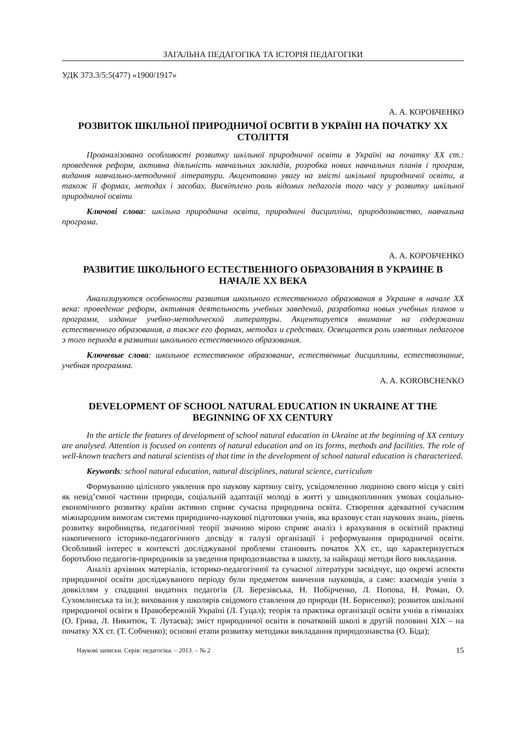ЗАГАЛЬНА ПЕДАГОГІКА ТА ІСТОРІЯ ПЕДАГОГІКИ
УДК 373.3/5:5(477) «1900/1917»
А. А. КОРОБЧЕНКО
РОЗВИТОК ШКІЛЬНОЇ ПРИРОДНИЧОЇ ОСВІТИ В УКРАЇНІ НА ПОЧАТКУ XX СТОЛІТТЯ
Проаналізовано особливості розвитку шкільної природничої освіти в Україні на початку XX ст.: проведення реформ, активна діяльність навчальних закладів, розробка нових навчальних планів і програм, видання навчально-методичної літератури. Акцентовано увагу на змісті шкільної природничої освіти, а також її формах, методах і засобах. Висвітлено роль відомих педагогів того часу у розвитку шкільної природничої освіти
Ключові слова: шкільна природнича освіта, природничі дисципліни, природознавство, навчальна програма.
А. А. КОРОБЧЕНКО
РАЗВИТИЕ ШКОЛЬНОГО ЕСТЕСТВЕННОГО ОБРАЗОВАНИЯ В УКРАИНЕ В НАЧАЛЕ XX ВЕКА
Анализируются особенности развития школьного естественного образования в Украине в начале XX века: проведение реформ, активная деятельность учебных заведений, разработка новых учебных планов и программ, издание учебно-методической литературы. Акцентируется внимание на содержании естественного образования, а также его формах, методах и средствах. Освещается роль изветных педагогов э того периода в развитии школьного естественного образования.
Ключевые слова: школьное естественное образование, естественные дисциплины, естествознание, учебная программа.
A. A. KOROBCHENKO
DEVELOPMENT OF SCHOOL NATURAL EDUCATION IN UKRAINE AT THE BEGINNING OF XX CENTURY
In the article the features of development of school natural education in Ukraine at the beginning of XX century are analysed. Attention is focused on contents of natural education and on its forms, methods and facilities. The role of well-known teachers and natural scientists of that time in the development of school natural education is characterized.
Keywords: school natural education, natural disciplines, natural science, curriculum
Формуванню цілісного уявлення про наукову картину світу, усвідомленню людиною свого місця у світі як невід’ємної частини природи, соціальній адаптації молоді в житті у швидкоплинних умовах соціально-економічного розвитку країни активно сприяє сучасна природнича освіта. Створення адекватної сучасним міжнародним вимогам системи природничо-наукової підготовки учнів, яка враховує стан наукових знань, рівень розвитку виробництва, педагогічної теорії значною мірою сприяє аналіз і врахування в освітній практиці накопиченого історико-педагогічного досвіду в галузі організації і реформування природничої освіти. Особливий інтерес в контексті досліджуваної проблеми становить початок XX ст., що характеризується боротьбою педагогів-природників за уведення природознавства в школу, за найкращі методи його викладання.
Аналіз архівних матеріалів, історико-педагогічної та сучасної літератури засвідчує, що окремі аспекти природничої освіти досліджуваного періоду були предметом вивчення науковців, а саме: взаємодія учнів з довкіллям у спадщині видатних педагогів (Л. Березівська, Н. Побірченко, Л. Попова, Н. Роман, О. Сухомлинська та ін.); виховання у школярів свідомого ставлення до природи (Н. Борисенко); розвиток шкільної природничої освіти в Правобережній Україні (Л. Гуцал); теорія та практика організації освіти учнів в гімназіях (О. Грива, Л. Никитюк, Т. Лутаєва); зміст природничої освіти в початковій школі в другій половині XIX – на початку XX ст. (Т. Собченко); основні етапи розвитку методики викладання природознавства (О. Біда);
Наукові записки. Серія: педагогіка. – 2013. – № 2 15